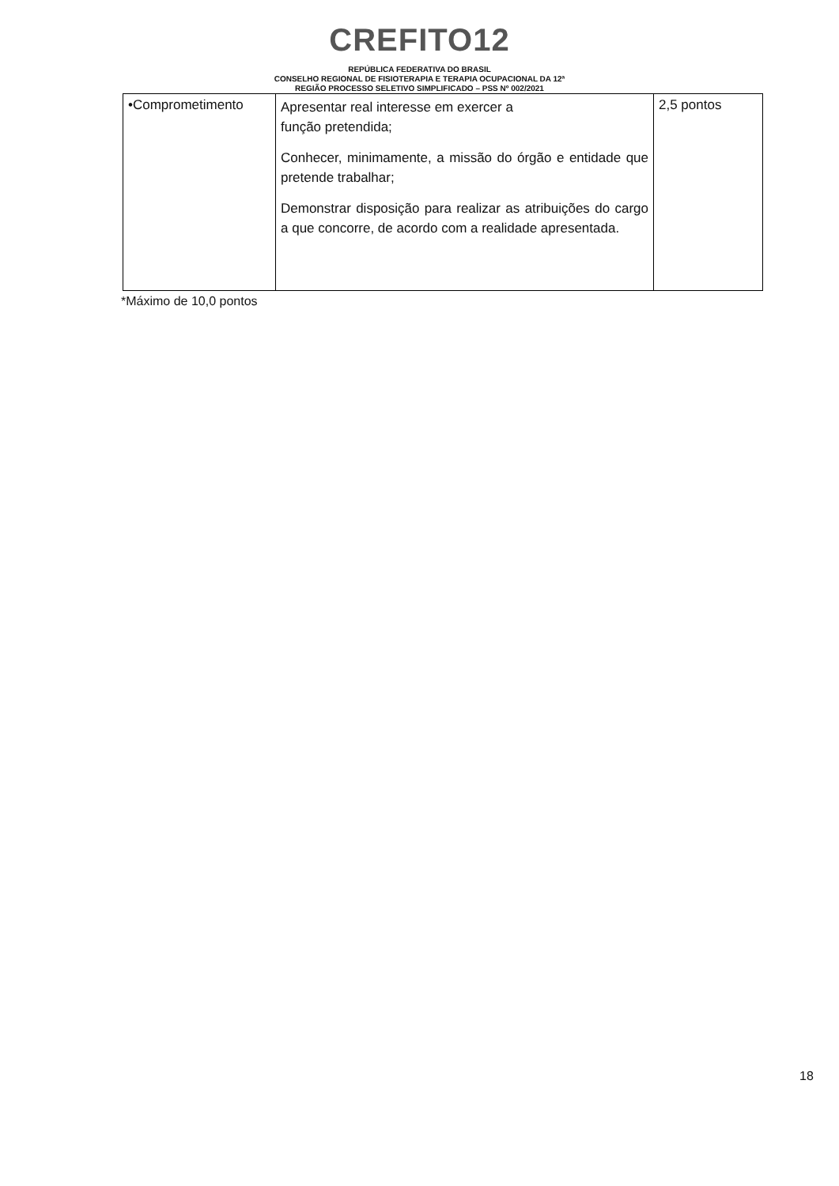CREFITO12
REPÚBLICA FEDERATIVA DO BRASIL
CONSELHO REGIONAL DE FISIOTERAPIA E TERAPIA OCUPACIONAL DA 12ª
REGIÃO PROCESSO SELETIVO SIMPLIFICADO – PSS Nº 002/2021
| •Comprometimento | Apresentar real interesse em exercer a função pretendida; Conhecer, minimamente, a missão do órgão e entidade que pretende trabalhar; Demonstrar disposição para realizar as atribuições do cargo a que concorre, de acordo com a realidade apresentada. | 2,5 pontos |
*Máximo de 10,0 pontos
18